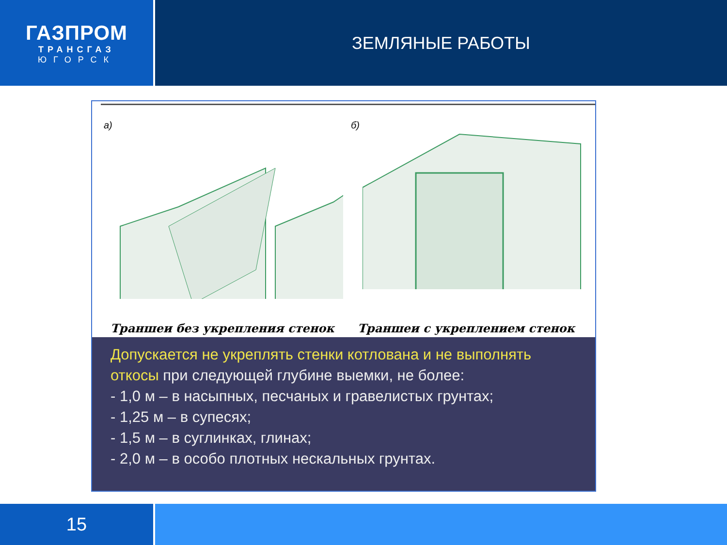ГАЗПРОМ
ТРАНСГАЗ
ЮГОРСК
ЗЕМЛЯНЫЕ РАБОТЫ
а)
Траншеи без укрепления стенок
б)
Траншеи с укреплением стенок
Допускается не укреплять стенки котлована и не выполнять откосы при следующей глубине выемки, не более:
- 1,0 м – в насыпных, песчаных и гравелистых грунтах;
- 1,25 м – в супесях;
- 1,5 м – в суглинках, глинах;
- 2,0 м – в особо плотных нескальных грунтах.
15